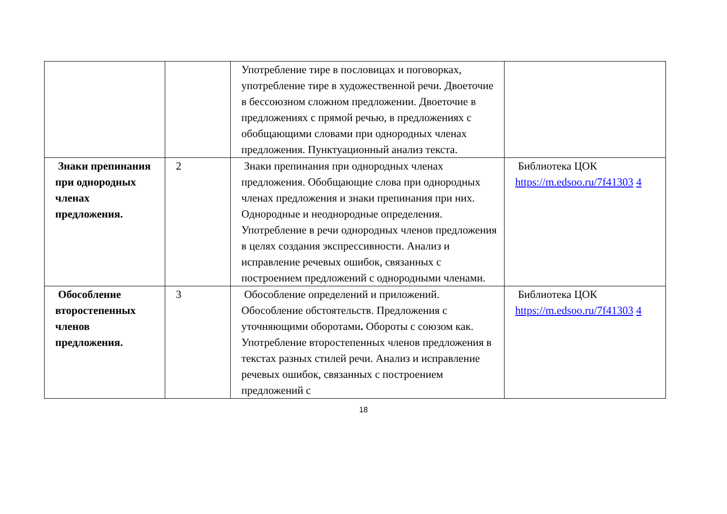| | | Употребление тире в пословицах и поговорках, употребление тире в художественной речи. Двоеточие в бессоюзном сложном предложении. Двоеточие в предложениях с прямой речью, в предложениях с обобщающими словами при однородных членах предложения. Пунктуационный анализ текста. | |
| Знаки препинания при однородных членах предложения. | 2 | Знаки препинания при однородных членах предложения. Обобщающие слова при однородных членах предложения и знаки препинания при них. Однородные и неоднородные определения. Употребление в речи однородных членов предложения в целях создания экспрессивности. Анализ и исправление речевых ошибок, связанных с построением предложений с однородными членами. | Библиотека ЦОК https://m.edsoo.ru/7f41303 4 |
| Обособление второстепенных членов предложения. | 3 | Обособление определений и приложений. Обособление обстоятельств. Предложения с уточняющими оборотами . Обороты с союзом как. Употребление второстепенных членов предложения в текстах разных стилей речи. Анализ и исправление речевых ошибок, связанных с построением предложений с | Библиотека ЦОК https://m.edsoo.ru/7f41303 4 |
18